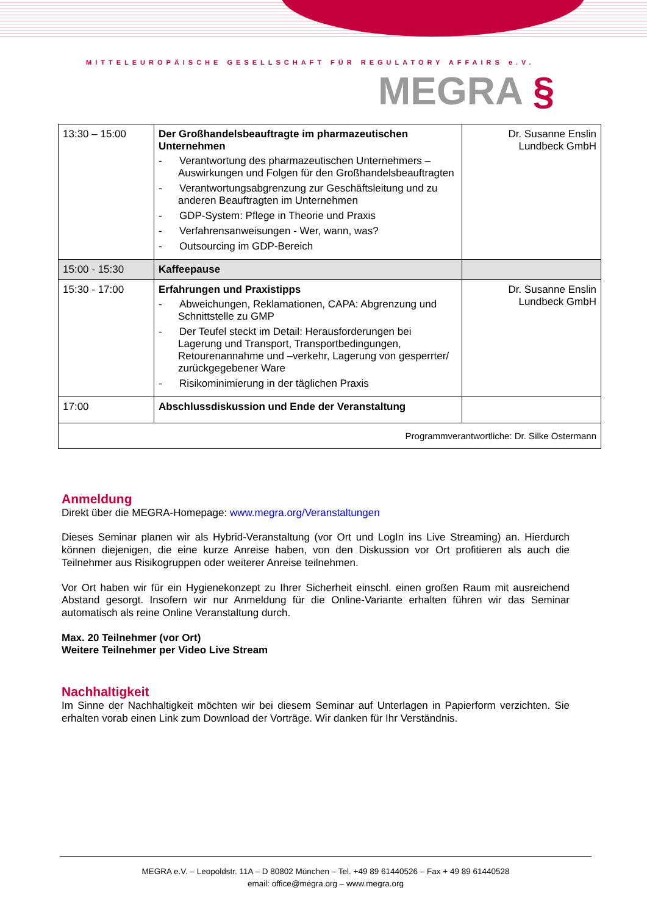MITTELEUROPÄISCHE GESELLSCHAFT FÜR REGULATORY AFFAIRS e.V.
MEGRA §
| 13:30 – 15:00 | Der Großhandelsbeauftragte im pharmazeutischen Unternehmen - Verantwortung des pharmazeutischen Unternehmers – Auswirkungen und Folgen für den Großhandelsbeauftragten - Verantwortungsabgrenzung zur Geschäftsleitung und zu anderen Beauftragten im Unternehmen - GDP-System: Pflege in Theorie und Praxis - Verfahrensanweisungen - Wer, wann, was? - Outsourcing im GDP-Bereich | Dr. Susanne Enslin Lundbeck GmbH |
| 15:00 - 15:30 | Kaffeepause | |
| 15:30 - 17:00 | Erfahrungen und Praxistipps - Abweichungen, Reklamationen, CAPA: Abgrenzung und Schnittstelle zu GMP - Der Teufel steckt im Detail: Herausforderungen bei Lagerung und Transport, Transportbedingungen, Retourenannahme und –verkehr, Lagerung von gesperrter/ zurückgegebener Ware - Risikominimierung in der täglichen Praxis | Dr. Susanne Enslin Lundbeck GmbH |
| 17:00 | Abschlussdiskussion und Ende der Veranstaltung | |
| Programmverantwortliche: Dr. Silke Ostermann | | |
Anmeldung
Direkt über die MEGRA-Homepage: www.megra.org/Veranstaltungen
Dieses Seminar planen wir als Hybrid-Veranstaltung (vor Ort und LogIn ins Live Streaming) an. Hierdurch können diejenigen, die eine kurze Anreise haben, von den Diskussion vor Ort profitieren als auch die Teilnehmer aus Risikogruppen oder weiterer Anreise teilnehmen.
Vor Ort haben wir für ein Hygienekonzept zu Ihrer Sicherheit einschl. einen großen Raum mit ausreichend Abstand gesorgt. Insofern wir nur Anmeldung für die Online-Variante erhalten führen wir das Seminar automatisch als reine Online Veranstaltung durch.
Max. 20 Teilnehmer (vor Ort)
Weitere Teilnehmer per Video Live Stream
Nachhaltigkeit
Im Sinne der Nachhaltigkeit möchten wir bei diesem Seminar auf Unterlagen in Papierform verzichten. Sie erhalten vorab einen Link zum Download der Vorträge. Wir danken für Ihr Verständnis.
MEGRA e.V. – Leopoldstr. 11A – D 80802 München – Tel. +49 89 61440526 – Fax + 49 89 61440528
email: office@megra.org – www.megra.org